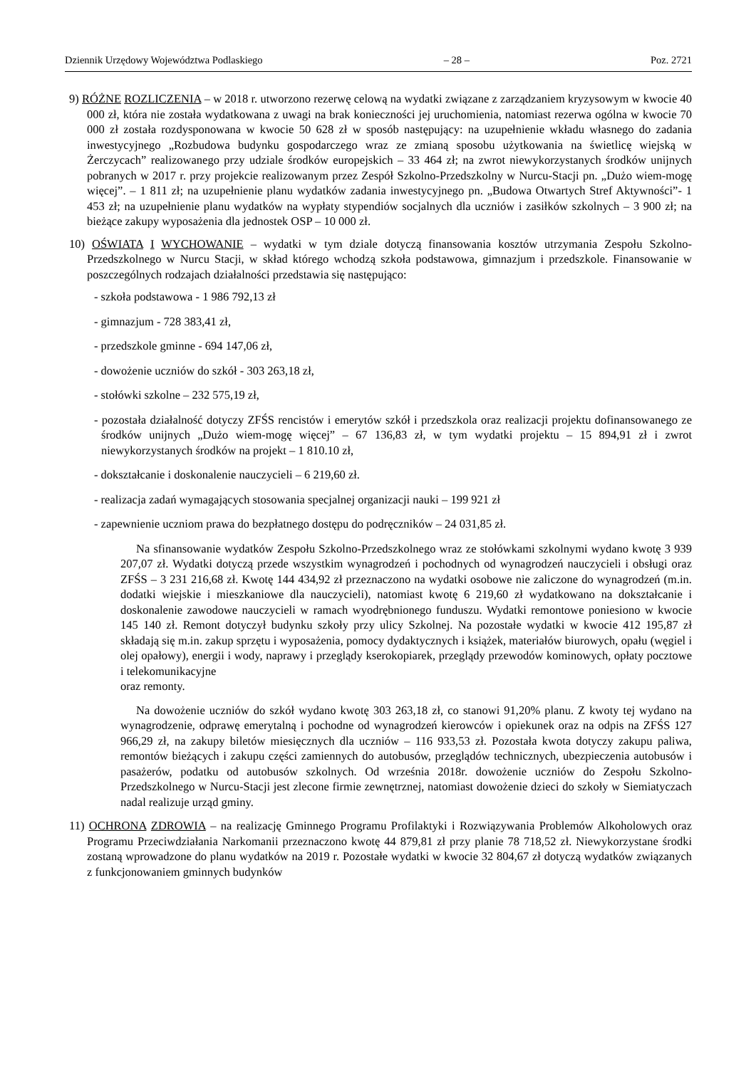Dziennik Urzędowy Województwa Podlaskiego – 28 – Poz. 2721
9) RÓŻNE ROZLICZENIA – w 2018 r. utworzono rezerwę celową na wydatki związane z zarządzaniem kryzysowym w kwocie 40 000 zł, która nie została wydatkowana z uwagi na brak konieczności jej uruchomienia, natomiast rezerwa ogólna w kwocie 70 000 zł została rozdysponowana w kwocie 50 628 zł w sposób następujący: na uzupełnienie wkładu własnego do zadania inwestycyjnego „Rozbudowa budynku gospodarczego wraz ze zmianą sposobu użytkowania na świetlicę wiejską w Żerczycach” realizowanego przy udziale środków europejskich – 33 464 zł; na zwrot niewykorzystanych środków unijnych pobranych w 2017 r. przy projekcie realizowanym przez Zespół Szkolno-Przedszkolny w Nurcu-Stacji pn. „Dużo wiem-mogę więcej”. – 1 811 zł; na uzupełnienie planu wydatków zadania inwestycyjnego pn. „Budowa Otwartych Stref Aktywności”- 1 453 zł; na uzupełnienie planu wydatków na wypłaty stypendiów socjalnych dla uczniów i zasiłków szkolnych – 3 900 zł; na bieżące zakupy wyposażenia dla jednostek OSP – 10 000 zł.
10) OŚWIATA I WYCHOWANIE – wydatki w tym dziale dotyczą finansowania kosztów utrzymania Zespołu Szkolno-Przedszkolnego w Nurcu Stacji, w skład którego wchodzą szkoła podstawowa, gimnazjum i przedszkole. Finansowanie w poszczególnych rodzajach działalności przedstawia się następująco:
- szkoła podstawowa - 1 986 792,13 zł
- gimnazjum - 728 383,41 zł,
- przedszkole gminne - 694 147,06 zł,
- dowożenie uczniów do szkół - 303 263,18 zł,
- stołówki szkolne – 232 575,19 zł,
- pozostała działalność dotyczy ZFŚS rencistów i emerytów szkół i przedszkola oraz realizacji projektu dofinansowanego ze środków unijnych „Dużo wiem-mogę więcej” – 67 136,83 zł, w tym wydatki projektu – 15 894,91 zł i zwrot niewykorzystanych środków na projekt – 1 810.10 zł,
- dokształcanie i doskonalenie nauczycieli – 6 219,60 zł.
- realizacja zadań wymagających stosowania specjalnej organizacji nauki – 199 921 zł
- zapewnienie uczniom prawa do bezpłatnego dostępu do podręczników – 24 031,85 zł.
Na sfinansowanie wydatków Zespołu Szkolno-Przedszkolnego wraz ze stołówkami szkolnymi wydano kwotę 3 939 207,07 zł. Wydatki dotyczą przede wszystkim wynagrodzeń i pochodnych od wynagrodzeń nauczycieli i obsługi oraz ZFŚS – 3 231 216,68 zł. Kwotę 144 434,92 zł przeznaczono na wydatki osobowe nie zaliczone do wynagrodzeń (m.in. dodatki wiejskie i mieszkaniowe dla nauczycieli), natomiast kwotę 6 219,60 zł wydatkowano na dokształcanie i doskonalenie zawodowe nauczycieli w ramach wyodrębnionego funduszu. Wydatki remontowe poniesiono w kwocie 145 140 zł. Remont dotyczył budynku szkoły przy ulicy Szkolnej. Na pozostałe wydatki w kwocie 412 195,87 zł składają się m.in. zakup sprzętu i wyposażenia, pomocy dydaktycznych i książek, materiałów biurowych, opału (węgiel i olej opałowy), energii i wody, naprawy i przeglądy kserokopiarek, przeglądy przewodów kominowych, opłaty pocztowe i telekomunikacyjne
oraz remonty.
Na dowożenie uczniów do szkół wydano kwotę 303 263,18 zł, co stanowi 91,20% planu. Z kwoty tej wydano na wynagrodzenie, odprawę emerytalną i pochodne od wynagrodzeń kierowców i opiekunek oraz na odpis na ZFŚS 127 966,29 zł, na zakupy biletów miesięcznych dla uczniów – 116 933,53 zł. Pozostała kwota dotyczy zakupu paliwa, remontów bieżących i zakupu części zamiennych do autobusów, przeglądów technicznych, ubezpieczenia autobusów i pasażerów, podatku od autobusów szkolnych. Od września 2018r. dowożenie uczniów do Zespołu Szkolno-Przedszkolnego w Nurcu-Stacji jest zlecone firmie zewnętrznej, natomiast dowożenie dzieci do szkoły w Siemiatyczach nadal realizuje urząd gminy.
11) OCHRONA ZDROWIA – na realizację Gminnego Programu Profilaktyki i Rozwiązywania Problemów Alkoholowych oraz Programu Przeciwdziałania Narkomanii przeznaczono kwotę 44 879,81 zł przy planie 78 718,52 zł. Niewykorzystane środki zostaną wprowadzone do planu wydatków na 2019 r. Pozostałe wydatki w kwocie 32 804,67 zł dotyczą wydatków związanych z funkcjonowaniem gminnych budynków